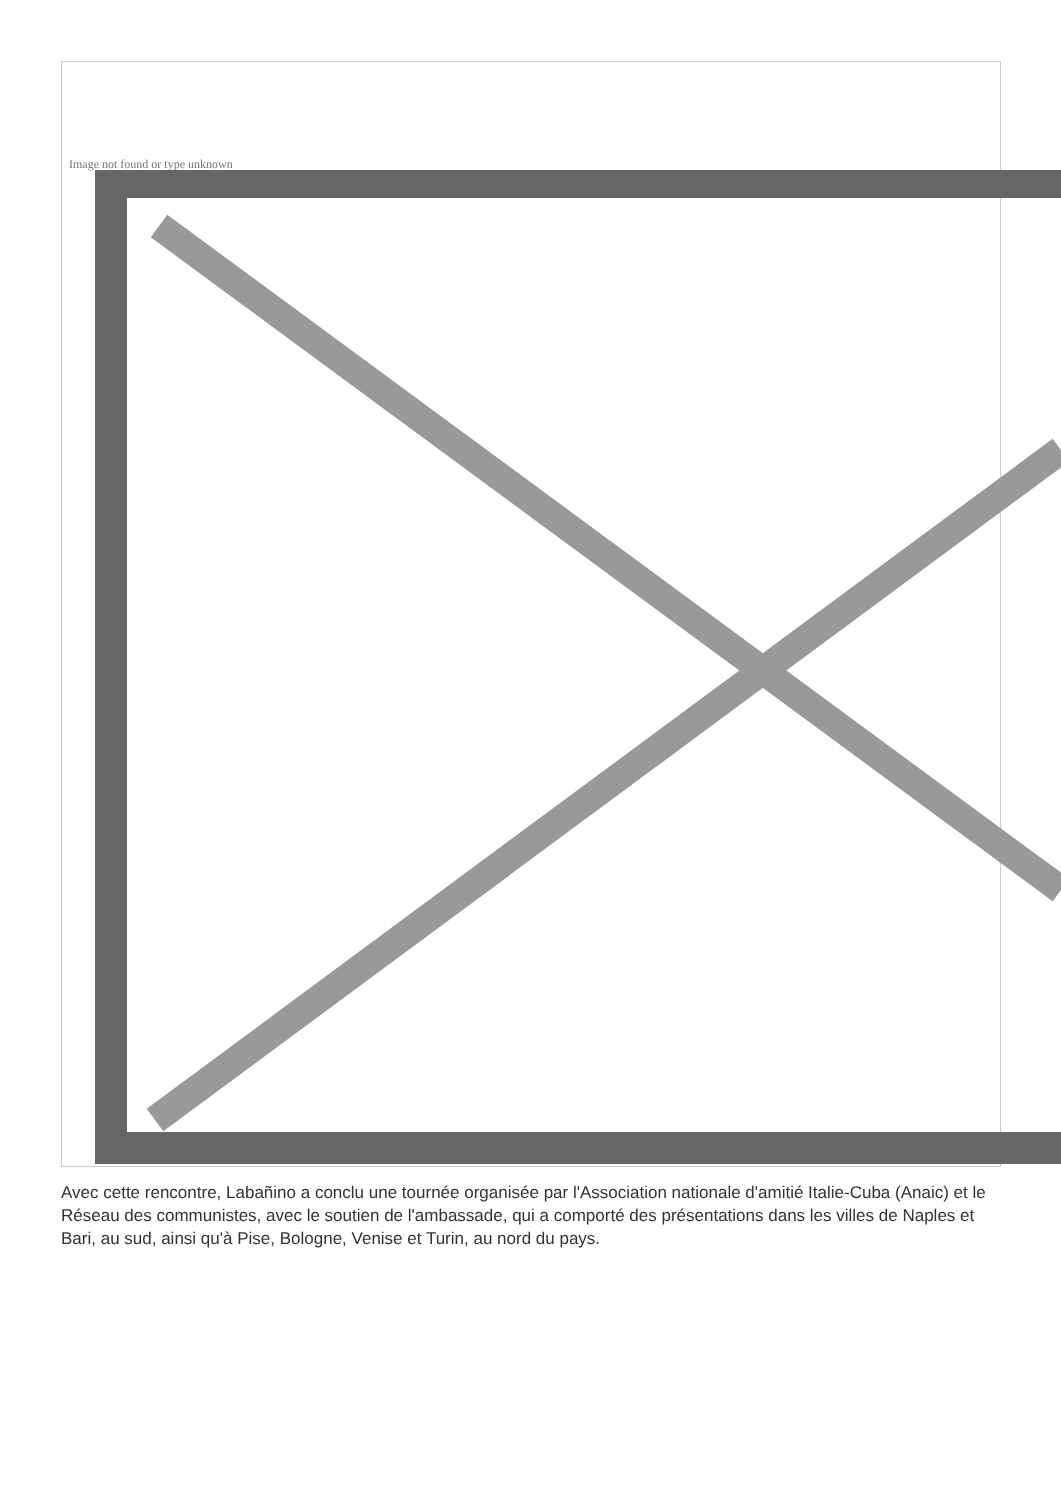Image not found or type unknown
Avec cette rencontre, Labañino a conclu une tournée organisée par l'Association nationale d'amitié Italie-Cuba (Anaic) et le Réseau des communistes, avec le soutien de l'ambassade, qui a comporté des présentations dans les villes de Naples et Bari, au sud, ainsi qu'à Pise, Bologne, Venise et Turin, au nord du pays.